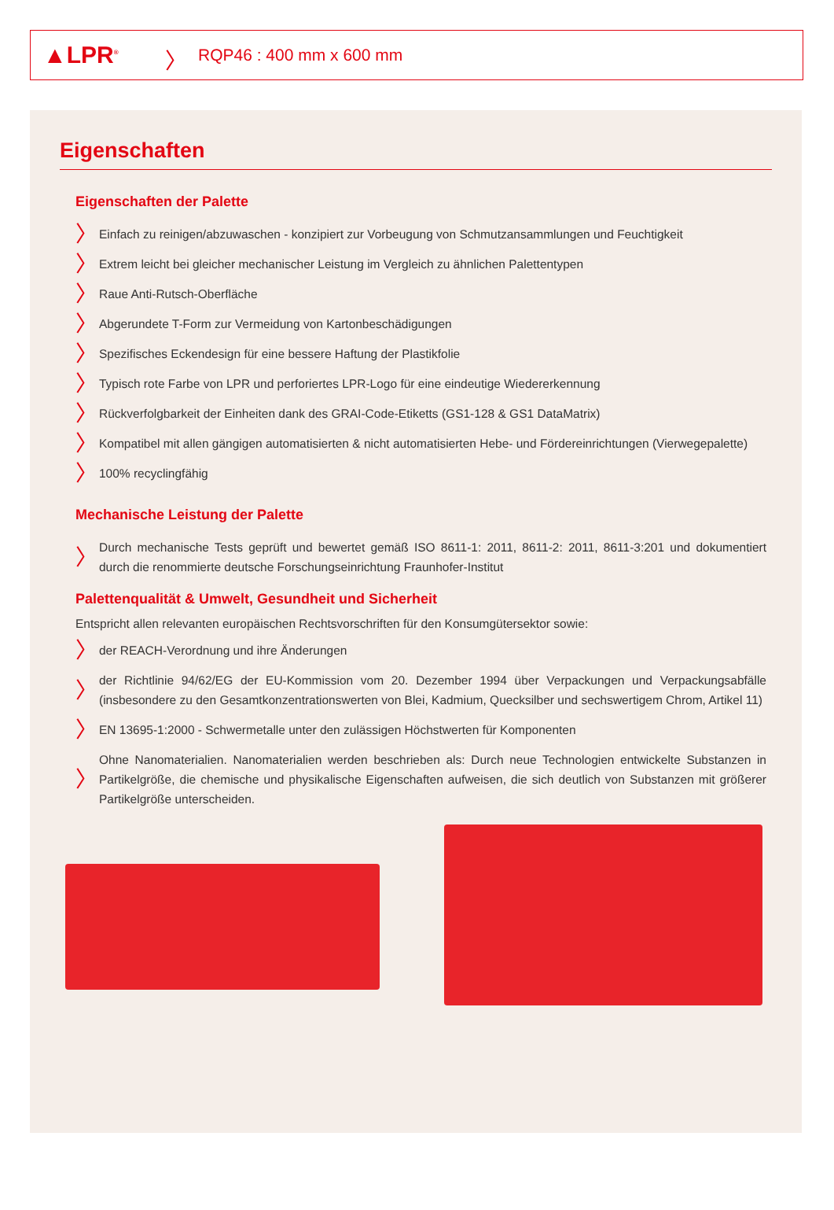▲LPR<sup>®</sup>
〉 RQP46 : 400 mm x 600 mm
Eigenschaften
Eigenschaften der Palette
〉 Einfach zu reinigen/abzuwaschen - konzipiert zur Vorbeugung von Schmutzansammlungen und Feuchtigkeit
〉 Extrem leicht bei gleicher mechanischer Leistung im Vergleich zu ähnlichen Palettentypen
〉 Raue Anti-Rutsch-Oberfläche
〉 Abgerundete T-Form zur Vermeidung von Kartonbeschädigungen
〉 Spezifisches Eckendesign für eine bessere Haftung der Plastikfolie
〉 Typisch rote Farbe von LPR und perforiertes LPR-Logo für eine eindeutige Wiedererkennung
〉 Rückverfolgbarkeit der Einheiten dank des GRAI-Code-Etiketts (GS1-128 & GS1 DataMatrix)
〉 Kompatibel mit allen gängigen automatisierten & nicht automatisierten Hebe- und Fördereinrichtungen (Vierwegepalette)
〉 100% recyclingfähig
Mechanische Leistung der Palette
〉 Durch mechanische Tests geprüft und bewertet gemäß ISO 8611-1: 2011, 8611-2: 2011, 8611-3:201 und dokumentiert durch die renommierte deutsche Forschungseinrichtung Fraunhofer-Institut
Palettenqualität & Umwelt, Gesundheit und Sicherheit
Entspricht allen relevanten europäischen Rechtsvorschriften für den Konsumgütersektor sowie:
〉 der REACH-Verordnung und ihre Änderungen
〉 der Richtlinie 94/62/EG der EU-Kommission vom 20. Dezember 1994 über Verpackungen und Verpackungsabfälle (insbesondere zu den Gesamtkonzentrationswerten von Blei, Kadmium, Quecksilber und sechswertigem Chrom, Artikel 11)
〉 EN 13695-1:2000 - Schwermetalle unter den zulässigen Höchstwerten für Komponenten
〉 Ohne Nanomaterialien. Nanomaterialien werden beschrieben als: Durch neue Technologien entwickelte Substanzen in Partikelgröße, die chemische und physikalische Eigenschaften aufweisen, die sich deutlich von Substanzen mit größerer Partikelgröße unterscheiden.